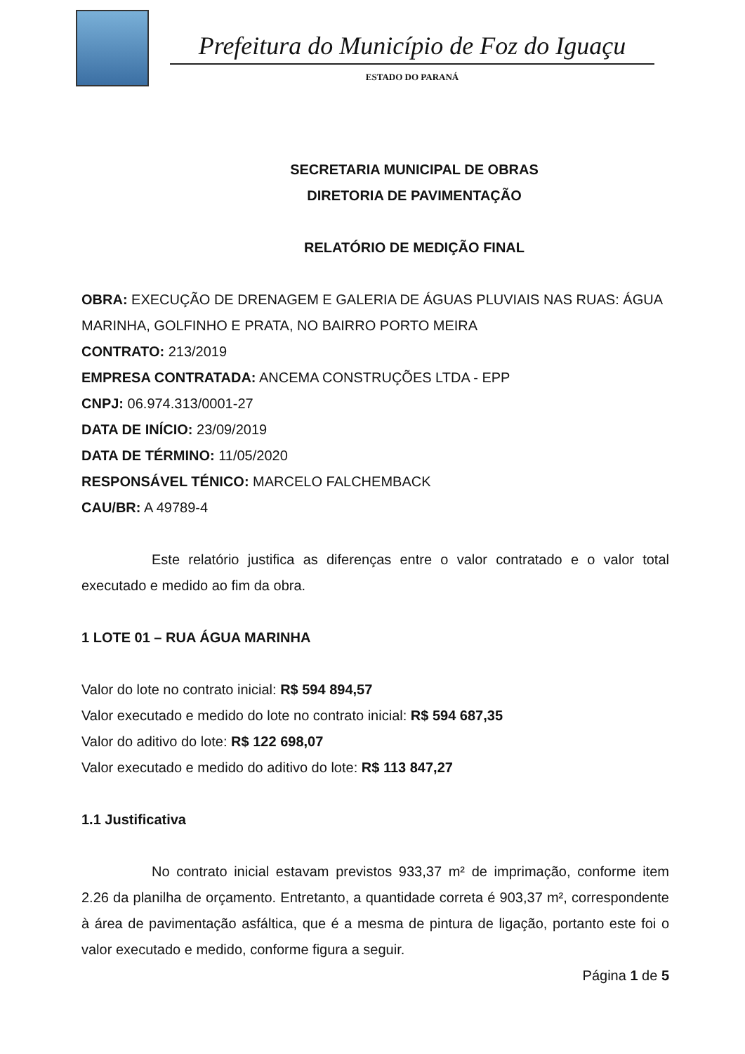Prefeitura do Município de Foz do Iguaçu
ESTADO DO PARANÁ
SECRETARIA MUNICIPAL DE OBRAS
DIRETORIA DE PAVIMENTAÇÃO
RELATÓRIO DE MEDIÇÃO FINAL
OBRA: EXECUÇÃO DE DRENAGEM E GALERIA DE ÁGUAS PLUVIAIS NAS RUAS: ÁGUA MARINHA, GOLFINHO E PRATA, NO BAIRRO PORTO MEIRA
CONTRATO: 213/2019
EMPRESA CONTRATADA: ANCEMA CONSTRUÇÕES LTDA - EPP
CNPJ: 06.974.313/0001-27
DATA DE INÍCIO: 23/09/2019
DATA DE TÉRMINO: 11/05/2020
RESPONSÁVEL TÉNICO: MARCELO FALCHEMBACK
CAU/BR: A 49789-4
Este relatório justifica as diferenças entre o valor contratado e o valor total executado e medido ao fim da obra.
1 LOTE 01 – RUA ÁGUA MARINHA
Valor do lote no contrato inicial: R$ 594 894,57
Valor executado e medido do lote no contrato inicial: R$ 594 687,35
Valor do aditivo do lote: R$ 122 698,07
Valor executado e medido do aditivo do lote: R$ 113 847,27
1.1 Justificativa
No contrato inicial estavam previstos 933,37 m² de imprimação, conforme item 2.26 da planilha de orçamento. Entretanto, a quantidade correta é 903,37 m², correspondente à área de pavimentação asfáltica, que é a mesma de pintura de ligação, portanto este foi o valor executado e medido, conforme figura a seguir.
Página 1 de 5